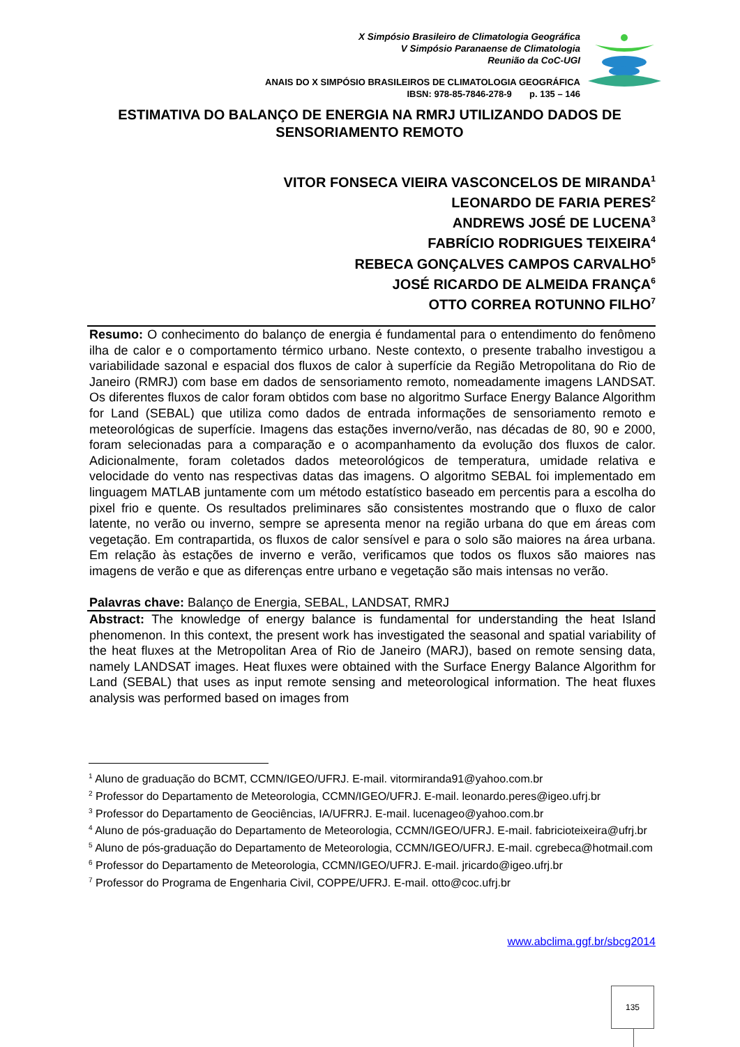X Simpósio Brasileiro de Climatologia Geográfica
V Simpósio Paranaense de Climatologia
Reunião da CoC-UGI
ANAIS DO X SIMPÓSIO BRASILEIROS DE CLIMATOLOGIA GEOGRÁFICA
IBSN: 978-85-7846-278-9 p. 135 – 146
ESTIMATIVA DO BALANÇO DE ENERGIA NA RMRJ UTILIZANDO DADOS DE SENSORIAMENTO REMOTO
VITOR FONSECA VIEIRA VASCONCELOS DE MIRANDA<sup>1</sup>
LEONARDO DE FARIA PERES<sup>2</sup>
ANDREWS JOSÉ DE LUCENA<sup>3</sup>
FABRÍCIO RODRIGUES TEIXEIRA<sup>4</sup>
REBECA GONÇALVES CAMPOS CARVALHO<sup>5</sup>
JOSÉ RICARDO DE ALMEIDA FRANÇA<sup>6</sup>
OTTO CORREA ROTUNNO FILHO<sup>7</sup>
Resumo: O conhecimento do balanço de energia é fundamental para o entendimento do fenômeno ilha de calor e o comportamento térmico urbano. Neste contexto, o presente trabalho investigou a variabilidade sazonal e espacial dos fluxos de calor à superfície da Região Metropolitana do Rio de Janeiro (RMRJ) com base em dados de sensoriamento remoto, nomeadamente imagens LANDSAT. Os diferentes fluxos de calor foram obtidos com base no algoritmo Surface Energy Balance Algorithm for Land (SEBAL) que utiliza como dados de entrada informações de sensoriamento remoto e meteorológicas de superfície. Imagens das estações inverno/verão, nas décadas de 80, 90 e 2000, foram selecionadas para a comparação e o acompanhamento da evolução dos fluxos de calor. Adicionalmente, foram coletados dados meteorológicos de temperatura, umidade relativa e velocidade do vento nas respectivas datas das imagens. O algoritmo SEBAL foi implementado em linguagem MATLAB juntamente com um método estatístico baseado em percentis para a escolha do pixel frio e quente. Os resultados preliminares são consistentes mostrando que o fluxo de calor latente, no verão ou inverno, sempre se apresenta menor na região urbana do que em áreas com vegetação. Em contrapartida, os fluxos de calor sensível e para o solo são maiores na área urbana. Em relação às estações de inverno e verão, verificamos que todos os fluxos são maiores nas imagens de verão e que as diferenças entre urbano e vegetação são mais intensas no verão.
Palavras chave: Balanço de Energia, SEBAL, LANDSAT, RMRJ
Abstract: The knowledge of energy balance is fundamental for understanding the heat Island phenomenon. In this context, the present work has investigated the seasonal and spatial variability of the heat fluxes at the Metropolitan Area of Rio de Janeiro (MARJ), based on remote sensing data, namely LANDSAT images. Heat fluxes were obtained with the Surface Energy Balance Algorithm for Land (SEBAL) that uses as input remote sensing and meteorological information. The heat fluxes analysis was performed based on images from
<sup>1</sup> Aluno de graduação do BCMT, CCMN/IGEO/UFRJ. E-mail. vitormiranda91@yahoo.com.br
<sup>2</sup> Professor do Departamento de Meteorologia, CCMN/IGEO/UFRJ. E-mail. leonardo.peres@igeo.ufrj.br
<sup>3</sup> Professor do Departamento de Geociências, IA/UFRRJ. E-mail. lucenageo@yahoo.com.br
<sup>4</sup> Aluno de pós-graduação do Departamento de Meteorologia, CCMN/IGEO/UFRJ. E-mail. fabricioteixeira@ufrj.br
<sup>5</sup> Aluno de pós-graduação do Departamento de Meteorologia, CCMN/IGEO/UFRJ. E-mail. cgrebeca@hotmail.com
<sup>6</sup> Professor do Departamento de Meteorologia, CCMN/IGEO/UFRJ. E-mail. jricardo@igeo.ufrj.br
<sup>7</sup> Professor do Programa de Engenharia Civil, COPPE/UFRJ. E-mail. otto@coc.ufrj.br
www.abclima.ggf.br/sbcg2014
135